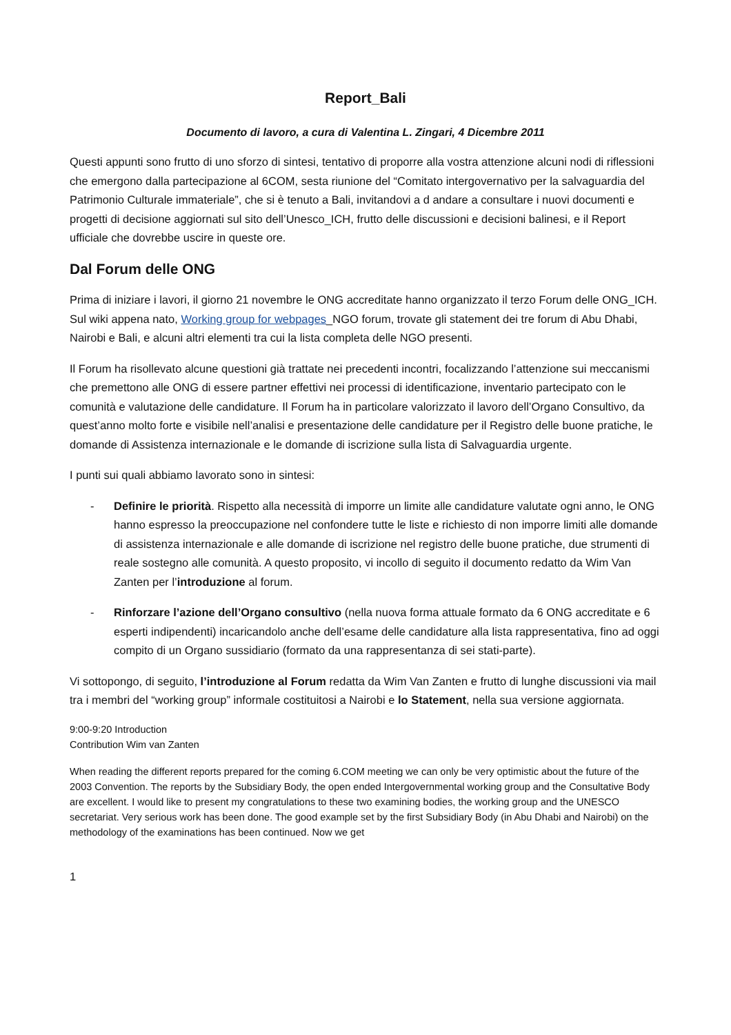Report_Bali
Documento di lavoro, a cura di Valentina L. Zingari, 4 Dicembre 2011
Questi appunti sono frutto di uno sforzo di sintesi, tentativo di proporre alla vostra attenzione alcuni nodi di riflessioni che emergono dalla partecipazione al 6COM, sesta riunione del “Comitato intergovernativo per la salvaguardia del Patrimonio Culturale immateriale”, che si è tenuto a Bali, invitandovi a d andare a consultare i nuovi documenti e progetti di decisione aggiornati sul sito dell’Unesco_ICH, frutto delle discussioni e decisioni balinesi, e il Report ufficiale che dovrebbe uscire in queste ore.
Dal Forum delle ONG
Prima di iniziare i lavori, il giorno 21 novembre le ONG accreditate hanno organizzato il terzo Forum delle ONG_ICH. Sul wiki appena nato, Working group for webpages_NGO forum, trovate gli statement dei tre forum di Abu Dhabi, Nairobi e Bali, e alcuni altri elementi tra cui la lista completa delle NGO presenti.
Il Forum ha risollevato alcune questioni già trattate nei precedenti incontri, focalizzando l’attenzione sui meccanismi che premettono alle ONG di essere partner effettivi nei processi di identificazione, inventario partecipato con le comunità e valutazione delle candidature. Il Forum ha in particolare valorizzato il lavoro dell’Organo Consultivo, da quest’anno molto forte e visibile nell’analisi e presentazione delle candidature per il Registro delle buone pratiche, le domande di Assistenza internazionale e le domande di iscrizione sulla lista di Salvaguardia urgente.
I punti sui quali abbiamo lavorato sono in sintesi:
- Definire le priorità. Rispetto alla necessità di imporre un limite alle candidature valutate ogni anno, le ONG hanno espresso la preoccupazione nel confondere tutte le liste e richiesto di non imporre limiti alle domande di assistenza internazionale e alle domande di iscrizione nel registro delle buone pratiche, due strumenti di reale sostegno alle comunità. A questo proposito, vi incollo di seguito il documento redatto da Wim Van Zanten per l’introduzione al forum.
- Rinforzare l’azione dell’Organo consultivo (nella nuova forma attuale formato da 6 ONG accreditate e 6 esperti indipendenti) incaricandolo anche dell’esame delle candidature alla lista rappresentativa, fino ad oggi compito di un Organo sussidiario (formato da una rappresentanza di sei stati-parte).
Vi sottopongo, di seguito, l’introduzione al Forum redatta da Wim Van Zanten e frutto di lunghe discussioni via mail tra i membri del “working group” informale costituitosi a Nairobi e lo Statement, nella sua versione aggiornata.
9:00-9:20 Introduction
Contribution Wim van Zanten
When reading the different reports prepared for the coming 6.COM meeting we can only be very optimistic about the future of the 2003 Convention. The reports by the Subsidiary Body, the open ended Intergovernmental working group and the Consultative Body are excellent. I would like to present my congratulations to these two examining bodies, the working group and the UNESCO secretariat. Very serious work has been done. The good example set by the first Subsidiary Body (in Abu Dhabi and Nairobi) on the methodology of the examinations has been continued. Now we get
1